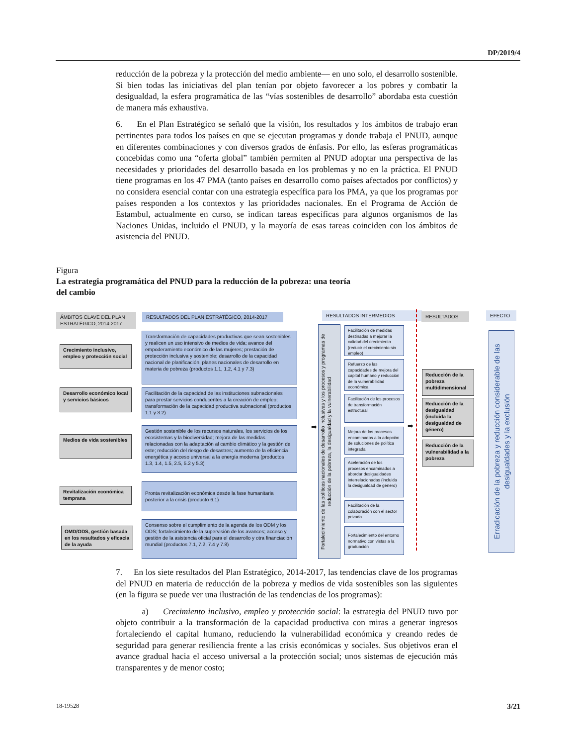DP/2019/4
reducción de la pobreza y la protección del medio ambiente— en uno solo, el desarrollo sostenible. Si bien todas las iniciativas del plan tenían por objeto favorecer a los pobres y combatir la desigualdad, la esfera programática de las “vías sostenibles de desarrollo” abordaba esta cuestión de manera más exhaustiva.
6. En el Plan Estratégico se señaló que la visión, los resultados y los ámbitos de trabajo eran pertinentes para todos los países en que se ejecutan programas y donde trabaja el PNUD, aunque en diferentes combinaciones y con diversos grados de énfasis. Por ello, las esferas programáticas concebidas como una “oferta global” también permiten al PNUD adoptar una perspectiva de las necesidades y prioridades del desarrollo basada en los problemas y no en la práctica. El PNUD tiene programas en los 47 PMA (tanto países en desarrollo como países afectados por conflictos) y no considera esencial contar con una estrategia específica para los PMA, ya que los programas por países responden a los contextos y las prioridades nacionales. En el Programa de Acción de Estambul, actualmente en curso, se indican tareas específicas para algunos organismos de las Naciones Unidas, incluido el PNUD, y la mayoría de esas tareas coinciden con los ámbitos de asistencia del PNUD.
Figura
La estrategia programática del PNUD para la reducción de la pobreza: una teoría
del cambio
ÁMBITOS CLAVE DEL PLAN ESTRATÉGICO, 2014-2017
RESULTADOS DEL PLAN ESTRATÉGICO, 2014-2017 RESULTADOS INTERMEDIOS RESULTADOS EFECTO
Crecimiento inclusivo, empleo y protección social
Desarrollo económico local y servicios básicos
Medios de vida sostenibles
Revitalización económica temprana
OMD/ODS, gestión basada en los resultados y eficacia de la ayuda
Transformación de capacidades productivas que sean sostenibles y realicen un uso intensivo de medios de vida; avance del empoderamiento económico de las mujeres; prestación de protección inclusiva y sostenible; desarrollo de la capacidad nacional de planificación, planes nacionales de desarrollo en materia de pobreza (productos 1.1, 1.2, 4.1 y 7.3)
Facilitación de la capacidad de las instituciones subnacionales para prestar servicios conducentes a la creación de empleo; transformación de la capacidad productiva subnacional (productos 1.1 y 3.2)
Gestión sostenible de los recursos naturales, los servicios de los ecosistemas y la biodiversidad; mejora de las medidas relacionadas con la adaptación al cambio climático y la gestión de este; reducción del riesgo de desastres; aumento de la eficiencia energética y acceso universal a la energía moderna (productos 1.3, 1.4, 1.5, 2.5, 5.2 y 5.3)
Pronta revitalización económica desde la fase humanitaria posterior a la crisis (producto 6.1)
Consenso sobre el cumplimiento de la agenda de los ODM y los ODS; fortalecimiento de la supervisión de los avances; acceso y gestión de la asistencia oficial para el desarrollo y otra financiación mundial (productos 7.1, 7.2, 7.4 y 7.8)
➡
Fortalecimiento de las políticas nacionales de desarrollo inclusivas y los procesos y programas de reducción de la pobreza, la desigualdad y la vulnerabilidad
Facilitación de medidas destinadas a mejorar la calidad del crecimiento (reducir el crecimiento sin empleo)
Refuerzo de las capacidades de mejora del capital humano y reducción de la vulnerabilidad económica
Facilitación de los procesos de transformación estructural
Mejora de los procesos encaminados a la adopción de soluciones de política integrada
Aceleración de los procesos encaminados a abordar desigualdades interrelacionadas (incluida la desigualdad de género)
Facilitación de la colaboración con el sector privado
Fortalecimiento del entorno normativo con vistas a la graduación
➡
Reducción de la pobreza multidimensional
Reducción de la desigualdad (incluida la desigualdad de género)
Reducción de la vulnerabilidad a la pobreza
Erradicación de la pobreza y reducción considerable de las desigualdades y la exclusión
7. En los siete resultados del Plan Estratégico, 2014-2017, las tendencias clave de los programas del PNUD en materia de reducción de la pobreza y medios de vida sostenibles son las siguientes (en la figura se puede ver una ilustración de las tendencias de los programas):
a) Crecimiento inclusivo, empleo y protección social: la estrategia del PNUD tuvo por objeto contribuir a la transformación de la capacidad productiva con miras a generar ingresos fortaleciendo el capital humano, reduciendo la vulnerabilidad económica y creando redes de seguridad para generar resiliencia frente a las crisis económicas y sociales. Sus objetivos eran el avance gradual hacia el acceso universal a la protección social; unos sistemas de ejecución más transparentes y de menor costo;
18-19528 3/21